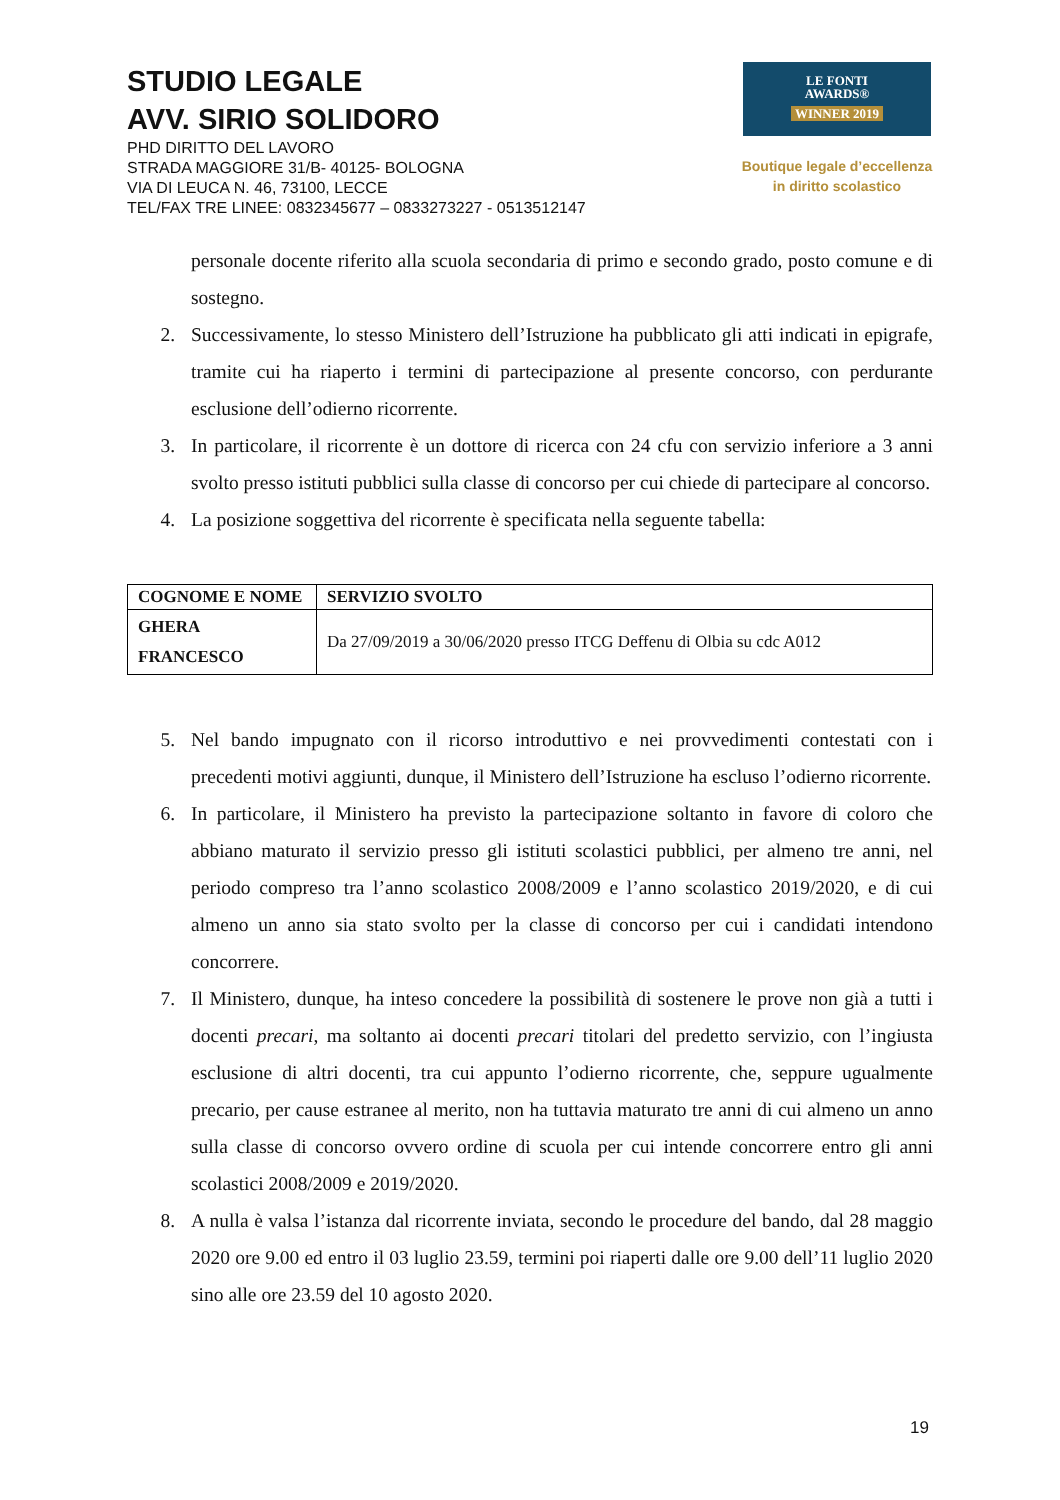STUDIO LEGALE
AVV. SIRIO SOLIDORO
PHD DIRITTO DEL LAVORO
STRADA MAGGIORE 31/B- 40125- BOLOGNA
VIA DI LEUCA N. 46, 73100, LECCE
TEL/FAX TRE LINEE: 0832345677 – 0833273227 - 0513512147
LE FONTI
AWARDS®
WINNER 2019
Boutique legale d’eccellenza
in diritto scolastico
personale docente riferito alla scuola secondaria di primo e secondo grado, posto comune e di sostegno.
2. Successivamente, lo stesso Ministero dell’Istruzione ha pubblicato gli atti indicati in epigrafe, tramite cui ha riaperto i termini di partecipazione al presente concorso, con perdurante esclusione dell’odierno ricorrente.
3. In particolare, il ricorrente è un dottore di ricerca con 24 cfu con servizio inferiore a 3 anni svolto presso istituti pubblici sulla classe di concorso per cui chiede di partecipare al concorso.
4. La posizione soggettiva del ricorrente è specificata nella seguente tabella:
| COGNOME E NOME | SERVIZIO SVOLTO |
| --- | --- |
| GHERA FRANCESCO | Da 27/09/2019 a 30/06/2020 presso ITCG Deffenu di Olbia su cdc A012 |
5. Nel bando impugnato con il ricorso introduttivo e nei provvedimenti contestati con i precedenti motivi aggiunti, dunque, il Ministero dell’Istruzione ha escluso l’odierno ricorrente.
6. In particolare, il Ministero ha previsto la partecipazione soltanto in favore di coloro che abbiano maturato il servizio presso gli istituti scolastici pubblici, per almeno tre anni, nel periodo compreso tra l’anno scolastico 2008/2009 e l’anno scolastico 2019/2020, e di cui almeno un anno sia stato svolto per la classe di concorso per cui i candidati intendono concorrere.
7. Il Ministero, dunque, ha inteso concedere la possibilità di sostenere le prove non già a tutti i docenti precari, ma soltanto ai docenti precari titolari del predetto servizio, con l’ingiusta esclusione di altri docenti, tra cui appunto l’odierno ricorrente, che, seppure ugualmente precario, per cause estranee al merito, non ha tuttavia maturato tre anni di cui almeno un anno sulla classe di concorso ovvero ordine di scuola per cui intende concorrere entro gli anni scolastici 2008/2009 e 2019/2020.
8. A nulla è valsa l’istanza dal ricorrente inviata, secondo le procedure del bando, dal 28 maggio 2020 ore 9.00 ed entro il 03 luglio 23.59, termini poi riaperti dalle ore 9.00 dell’11 luglio 2020 sino alle ore 23.59 del 10 agosto 2020.
19